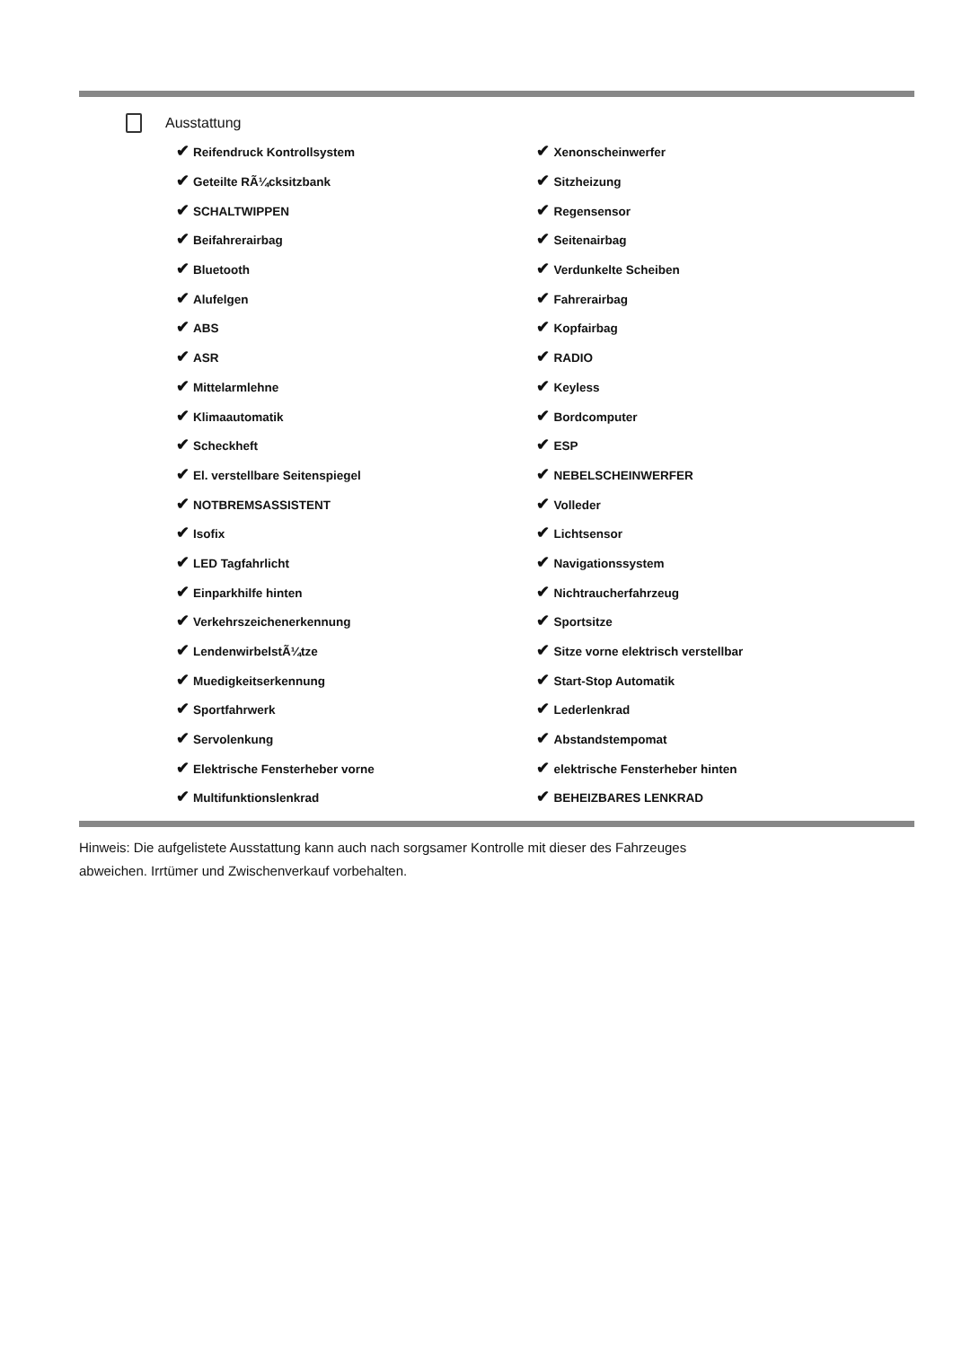Ausstattung
| ✔ Reifendruck Kontrollsystem | ✔ Xenonscheinwerfer |
| ✔ Geteilte RÃ¼cksitzbank | ✔ Sitzheizung |
| ✔ SCHALTWIPPEN | ✔ Regensensor |
| ✔ Beifahrerairbag | ✔ Seitenairbag |
| ✔ Bluetooth | ✔ Verdunkelte Scheiben |
| ✔ Alufelgen | ✔ Fahrerairbag |
| ✔ ABS | ✔ Kopfairbag |
| ✔ ASR | ✔ RADIO |
| ✔ Mittelarmlehne | ✔ Keyless |
| ✔ Klimaautomatik | ✔ Bordcomputer |
| ✔ Scheckheft | ✔ ESP |
| ✔ El. verstellbare Seitenspiegel | ✔ NEBELSCHEINWERFER |
| ✔ NOTBREMSASSISTENT | ✔ Volleder |
| ✔ Isofix | ✔ Lichtsensor |
| ✔ LED Tagfahrlicht | ✔ Navigationssystem |
| ✔ Einparkhilfe hinten | ✔ Nichtraucherfahrzeug |
| ✔ Verkehrszeichenerkennung | ✔ Sportsitze |
| ✔ LendenwirbelstÃ¼tze | ✔ Sitze vorne elektrisch verstellbar |
| ✔ Muedigkeitserkennung | ✔ Start-Stop Automatik |
| ✔ Sportfahrwerk | ✔ Lederlenkrad |
| ✔ Servolenkung | ✔ Abstandstempomat |
| ✔ Elektrische Fensterheber vorne | ✔ elektrische Fensterheber hinten |
| ✔ Multifunktionslenkrad | ✔ BEHEIZBARES LENKRAD |
Hinweis: Die aufgelistete Ausstattung kann auch nach sorgsamer Kontrolle mit dieser des Fahrzeuges
abweichen. Irrtümer und Zwischenverkauf vorbehalten.